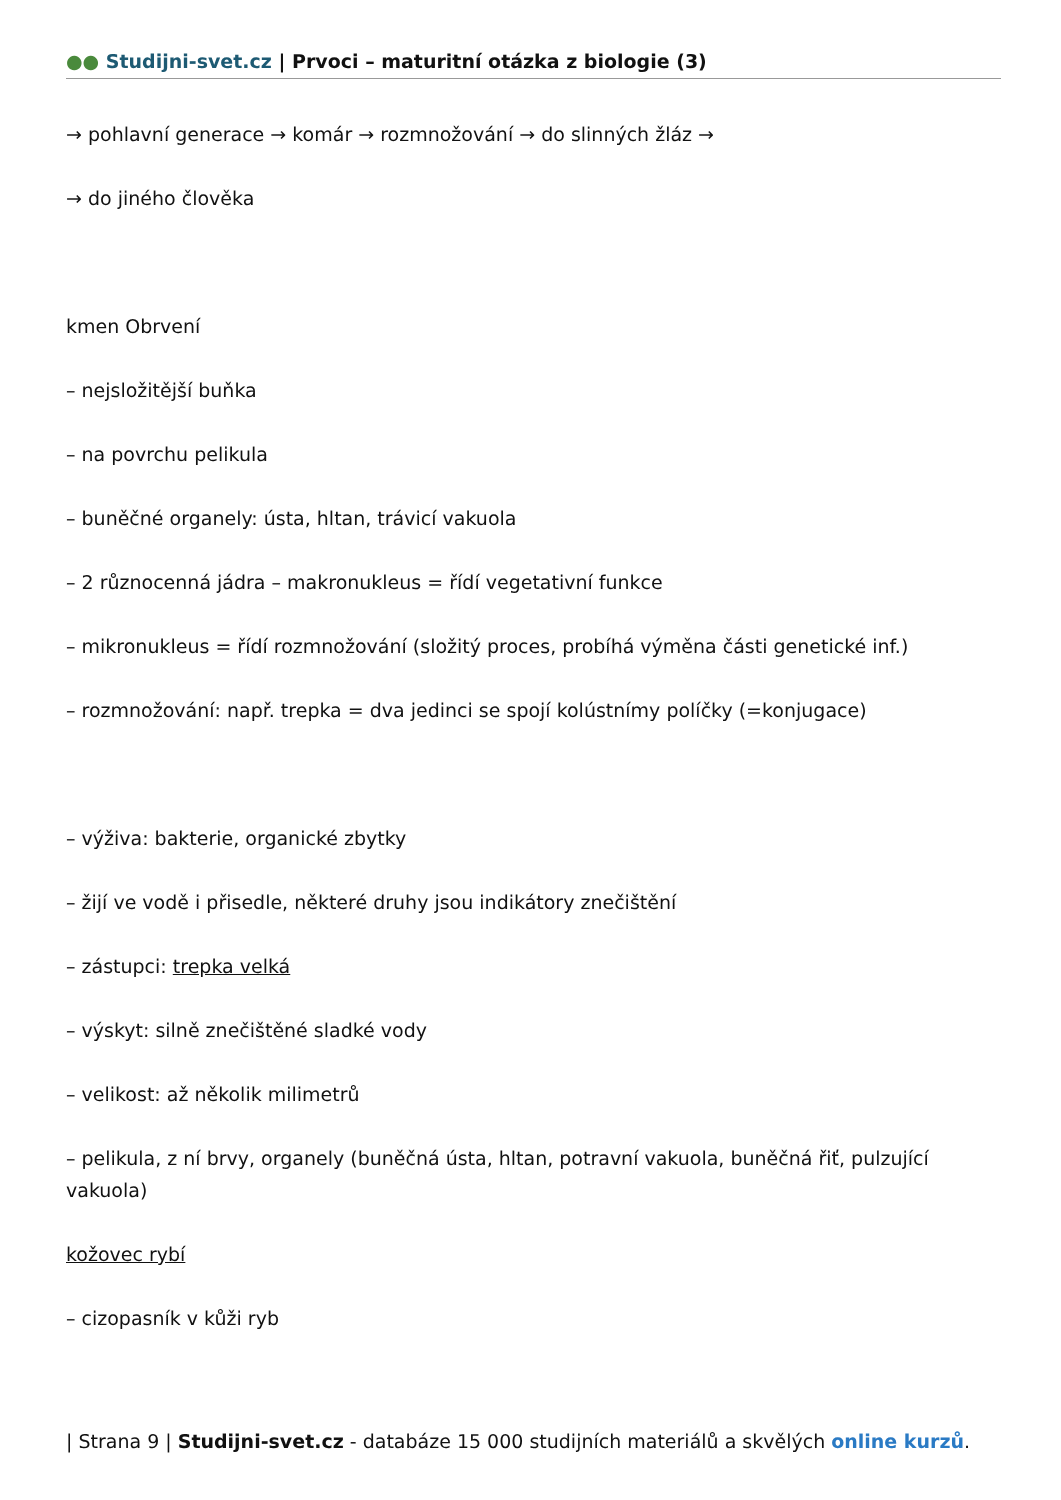●● Studijni-svet.cz | Prvoci – maturitní otázka z biologie (3)
→ pohlavní generace → komár → rozmnožování → do slinných žláz →
→ do jiného člověka
kmen Obrvení
– nejsložitější buňka
– na povrchu pelikula
– buněčné organely: ústa, hltan, trávicí vakuola
– 2 různocenná jádra – makronukleus = řídí vegetativní funkce
– mikronukleus = řídí rozmnožování (složitý proces, probíhá výměna části genetické inf.)
– rozmnožování: např. trepka = dva jedinci se spojí kolústnímy políčky (=konjugace)
– výživa: bakterie, organické zbytky
– žijí ve vodě i přisedle, některé druhy jsou indikátory znečištění
– zástupci: trepka velká
– výskyt: silně znečištěné sladké vody
– velikost: až několik milimetrů
– pelikula, z ní brvy, organely (buněčná ústa, hltan, potravní vakuola, buněčná řiť, pulzující vakuola)
kožovec rybí
– cizopasník v kůži ryb
| Strana 9 | Studijni-svet.cz - databáze 15 000 studijních materiálů a skvělých online kurzů.